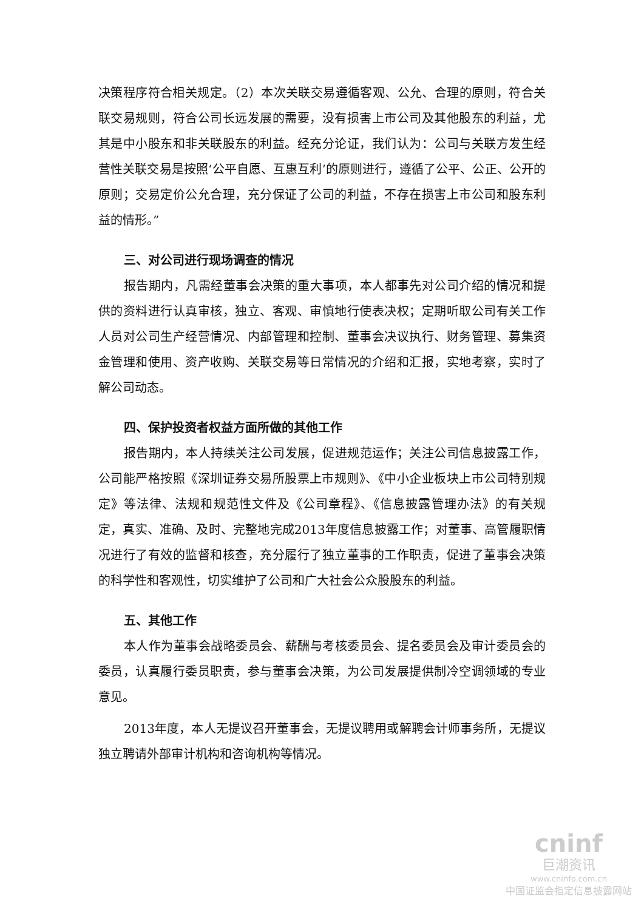决策程序符合相关规定。（2）本次关联交易遵循客观、公允、合理的原则，符合关联交易规则，符合公司长远发展的需要，没有损害上市公司及其他股东的利益，尤其是中小股东和非关联股东的利益。经充分论证，我们认为：公司与关联方发生经营性关联交易是按照‘公平自愿、互惠互利’的原则进行，遵循了公平、公正、公开的原则；交易定价公允合理，充分保证了公司的利益，不存在损害上市公司和股东利益的情形。”
三、对公司进行现场调查的情况
报告期内，凡需经董事会决策的重大事项，本人都事先对公司介绍的情况和提供的资料进行认真审核，独立、客观、审慎地行使表决权；定期听取公司有关工作人员对公司生产经营情况、内部管理和控制、董事会决议执行、财务管理、募集资金管理和使用、资产收购、关联交易等日常情况的介绍和汇报，实地考察，实时了解公司动态。
四、保护投资者权益方面所做的其他工作
报告期内，本人持续关注公司发展，促进规范运作；关注公司信息披露工作，公司能严格按照《深圳证券交易所股票上市规则》、《中小企业板块上市公司特别规定》等法律、法规和规范性文件及《公司章程》、《信息披露管理办法》的有关规定，真实、准确、及时、完整地完成2013年度信息披露工作；对董事、高管履职情况进行了有效的监督和核查，充分履行了独立董事的工作职责，促进了董事会决策的科学性和客观性，切实维护了公司和广大社会公众股股东的利益。
五、其他工作
本人作为董事会战略委员会、薪酬与考核委员会、提名委员会及审计委员会的委员，认真履行委员职责，参与董事会决策，为公司发展提供制冷空调领域的专业意见。
2013年度，本人无提议召开董事会，无提议聘用或解聘会计师事务所，无提议独立聘请外部审计机构和咨询机构等情况。
cninf
巨潮资讯
www.cninfo.com.cn
中国证监会指定信息披露网站